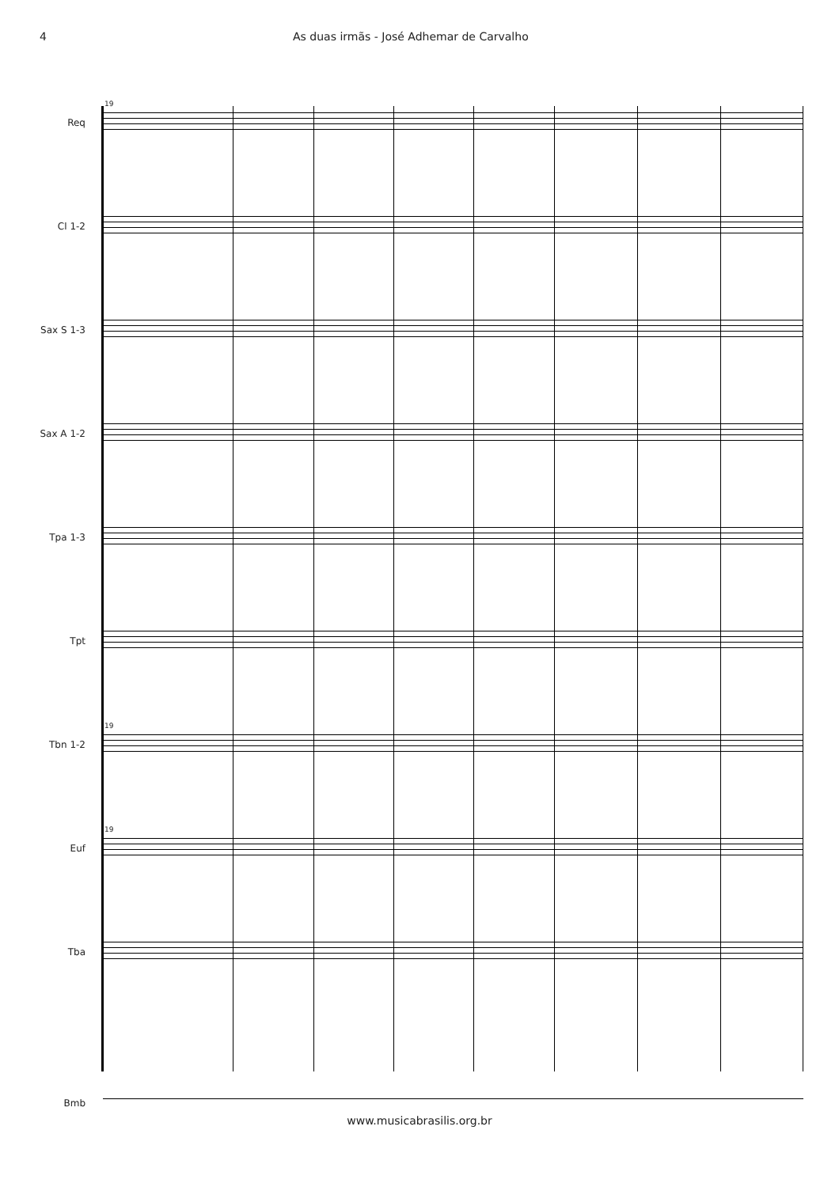4 As duas irmãs - José Adhemar de Carvalho
19
Req
Cl 1-2
Sax S 1-3
Sax A 1-2
Tpa 1-3
Tpt
19
Tbn 1-2
19
Euf
Tba
Bmb
www.musicabrasilis.org.br